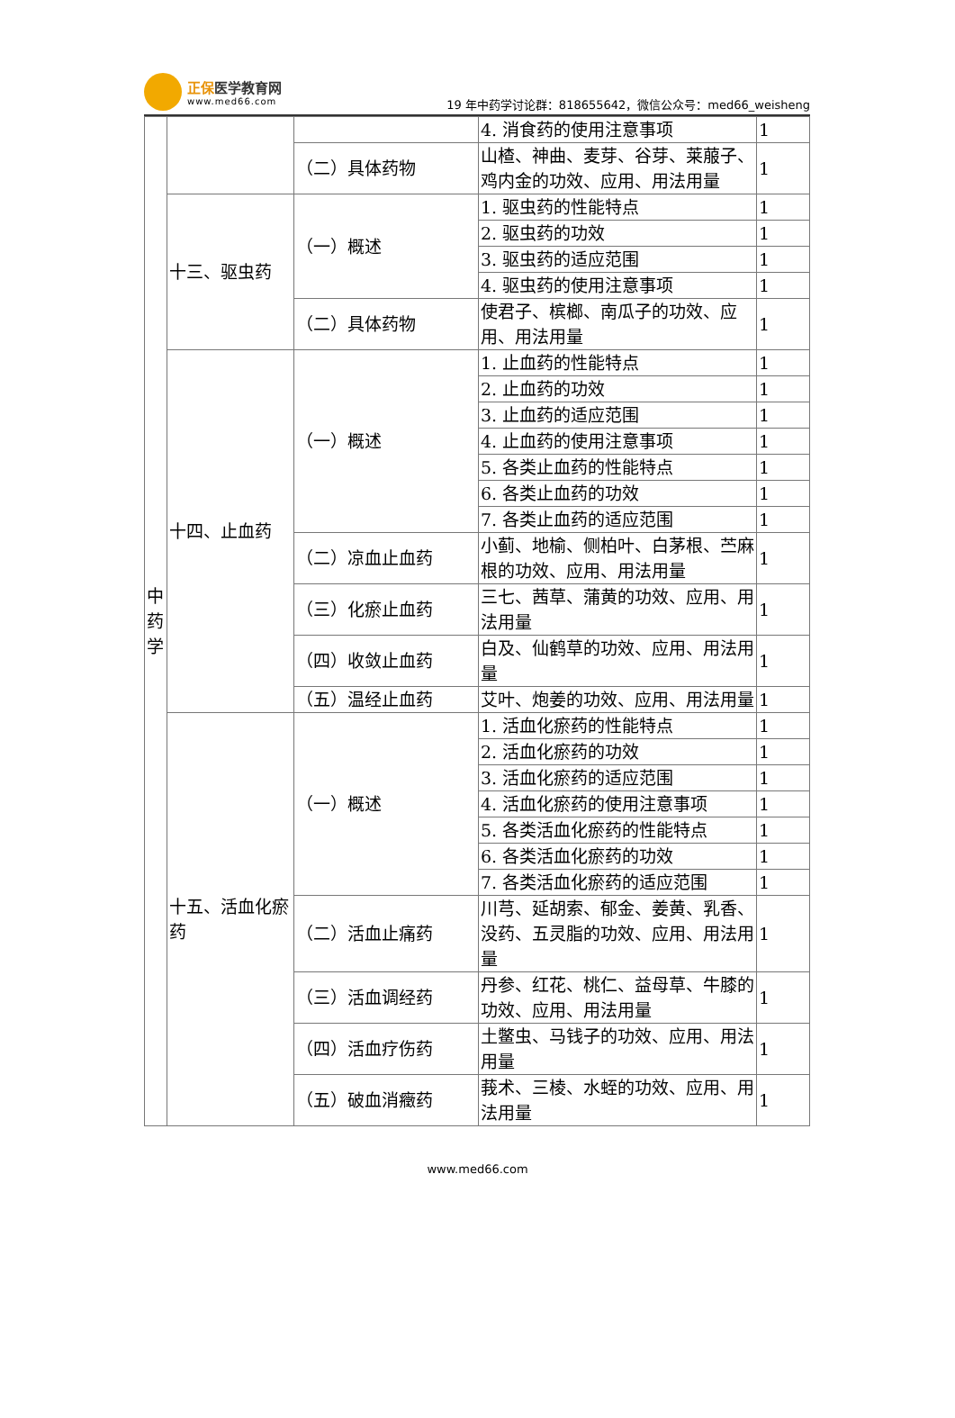正保医学教育网
www.med66.com
19 年中药学讨论群：818655642，微信公众号：med66_weisheng
| 中药学 | | | 4. 消食药的使用注意事项 | 1 |
| | | （二）具体药物 | 山楂、神曲、麦芽、谷芽、莱菔子、鸡内金的功效、应用、用法用量 | 1 |
| | 十三、驱虫药 | （一）概述 | 1. 驱虫药的性能特点 | 1 |
| | | | 2. 驱虫药的功效 | 1 |
| | | | 3. 驱虫药的适应范围 | 1 |
| | | | 4. 驱虫药的使用注意事项 | 1 |
| | | （二）具体药物 | 使君子、槟榔、南瓜子的功效、应用、用法用量 | 1 |
| | 十四、止血药 | （一）概述 | 1. 止血药的性能特点 | 1 |
| | | | 2. 止血药的功效 | 1 |
| | | | 3. 止血药的适应范围 | 1 |
| | | | 4. 止血药的使用注意事项 | 1 |
| | | | 5. 各类止血药的性能特点 | 1 |
| | | | 6. 各类止血药的功效 | 1 |
| | | | 7. 各类止血药的适应范围 | 1 |
| | | （二）凉血止血药 | 小蓟、地榆、侧柏叶、白茅根、苎麻根的功效、应用、用法用量 | 1 |
| | | （三）化瘀止血药 | 三七、茜草、蒲黄的功效、应用、用法用量 | 1 |
| | | （四）收敛止血药 | 白及、仙鹤草的功效、应用、用法用量 | 1 |
| | | （五）温经止血药 | 艾叶、炮姜的功效、应用、用法用量 | 1 |
| | 十五、活血化瘀药 | （一）概述 | 1. 活血化瘀药的性能特点 | 1 |
| | | | 2. 活血化瘀药的功效 | 1 |
| | | | 3. 活血化瘀药的适应范围 | 1 |
| | | | 4. 活血化瘀药的使用注意事项 | 1 |
| | | | 5. 各类活血化瘀药的性能特点 | 1 |
| | | | 6. 各类活血化瘀药的功效 | 1 |
| | | | 7. 各类活血化瘀药的适应范围 | 1 |
| | | （二）活血止痛药 | 川芎、延胡索、郁金、姜黄、乳香、没药、五灵脂的功效、应用、用法用量 | 1 |
| | | （三）活血调经药 | 丹参、红花、桃仁、益母草、牛膝的功效、应用、用法用量 | 1 |
| | | （四）活血疗伤药 | 土鳖虫、马钱子的功效、应用、用法用量 | 1 |
| | | （五）破血消癥药 | 莪术、三棱、水蛭的功效、应用、用法用量 | 1 |
www.med66.com